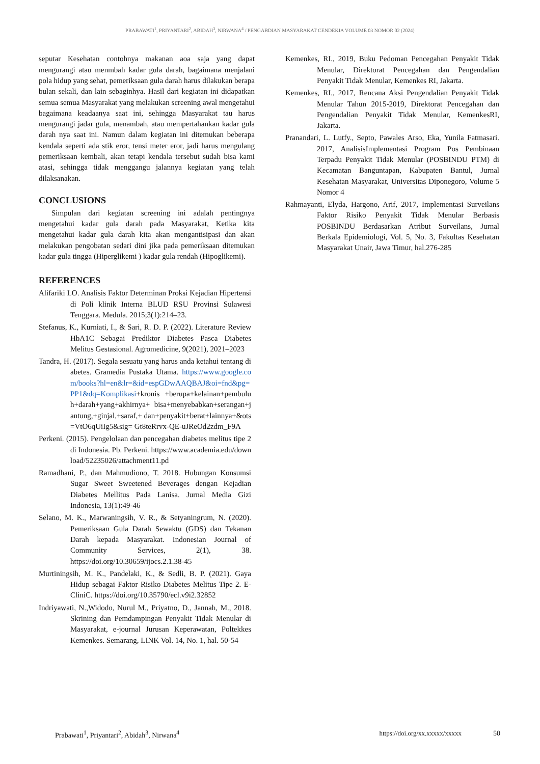PRABAWATI<sup>1</sup>, PRIYANTARI<sup>2</sup>, ABIDAH<sup>3</sup>, NIRWANA<sup>4</sup> / PENGABDIAN MASYARAKAT CENDEKIA VOLUME 03 NOMOR 02 (2024)
seputar Kesehatan contohnya makanan aoa saja yang dapat mengurangi atau menmbah kadar gula darah, bagaimana menjalani pola hidup yang sehat, pemeriksaan gula darah harus dilakukan berapa bulan sekali, dan lain sebaginhya. Hasil dari kegiatan ini didapatkan semua semua Masyarakat yang melakukan screening awal mengetahui bagaimana keadaanya saat ini, sehingga Masyarakat tau harus mengurangi jadar gula, menambah, atau mempertahankan kadar gula darah nya saat ini. Namun dalam kegiatan ini ditemukan beberapa kendala seperti ada stik eror, tensi meter eror, jadi harus mengulang pemeriksaan kembali, akan tetapi kendala tersebut sudah bisa kami atasi, sehingga tidak menggangu jalannya kegiatan yang telah dilaksanakan.
CONCLUSIONS
Simpulan dari kegiatan screening ini adalah pentingnya mengetahui kadar gula darah pada Masyarakat, Ketika kita mengetahui kadar gula darah kita akan mengantisipasi dan akan melakukan pengobatan sedari dini jika pada pemeriksaan ditemukan kadar gula tingga (Hiperglikemi ) kadar gula rendah (Hipoglikemi).
REFERENCES
Alifariki LO. Analisis Faktor Determinan Proksi Kejadian Hipertensi di Poli klinik Interna BLUD RSU Provinsi Sulawesi Tenggara. Medula. 2015;3(1):214–23.
Stefanus, K., Kurniati, I., & Sari, R. D. P. (2022). Literature Review HbA1C Sebagai Prediktor Diabetes Pasca Diabetes Melitus Gestasional. Agromedicine, 9(2021), 2021–2023
Tandra, H. (2017). Segala sesuatu yang harus anda ketahui tentang diabetes. Gramedia Pustaka Utama. https://www.google.com/books?hl=en&lr=&id=espGDwAAQBAJ&oi=fnd&pg=PP1&dq=Komplikasi+kronis +berupa+kelainan+pembuluh+darah+yang+akhirnya+ bisa+menyebabkan+serangan+jantung,+ginjal,+saraf,+ dan+penyakit+berat+lainnya+&ots=VtO6qUiIg5&sig= Gt8teRrvx-QE-uJReOd2zdm_F9A
Perkeni. (2015). Pengelolaan dan pencegahan diabetes melitus tipe 2 di Indonesia. Pb. Perkeni. https://www.academia.edu/download/52235026/attachment11.pd
Ramadhani, P., dan Mahmudiono, T. 2018. Hubungan Konsumsi Sugar Sweet Sweetened Beverages dengan Kejadian Diabetes Mellitus Pada Lanisa. Jurnal Media Gizi Indonesia, 13(1):49-46
Selano, M. K., Marwaningsih, V. R., & Setyaningrum, N. (2020). Pemeriksaan Gula Darah Sewaktu (GDS) dan Tekanan Darah kepada Masyarakat. Indonesian Journal of Community Services, 2(1), 38. https://doi.org/10.30659/ijocs.2.1.38-45
Murtiningsih, M. K., Pandelaki, K., & Sedli, B. P. (2021). Gaya Hidup sebagai Faktor Risiko Diabetes Melitus Tipe 2. E-CliniC. https://doi.org/10.35790/ecl.v9i2.32852
Indriyawati, N.,Widodo, Nurul M., Priyatno, D., Jannah, M., 2018. Skrining dan Pemdampingan Penyakit Tidak Menular di Masyarakat, e-journal Jurusan Keperawatan, Poltekkes Kemenkes. Semarang, LINK Vol. 14, No. 1, hal. 50-54
Kemenkes, RI., 2019, Buku Pedoman Pencegahan Penyakit Tidak Menular, Direktorat Pencegahan dan Pengendalian Penyakit Tidak Menular, Kemenkes RI, Jakarta.
Kemenkes, RI., 2017, Rencana Aksi Pengendalian Penyakit Tidak Menular Tahun 2015-2019, Direktorat Pencegahan dan Pengendalian Penyakit Tidak Menular, KemenkesRI, Jakarta.
Pranandari, L. Lutfy., Septo, Pawales Arso, Eka, Yunila Fatmasari. 2017, AnalisisImplementasi Program Pos Pembinaan Terpadu Penyakit Tidak Menular (POSBINDU PTM) di Kecamatan Banguntapan, Kabupaten Bantul, Jurnal Kesehatan Masyarakat, Universitas Diponegoro, Volume 5 Nomor 4
Rahmayanti, Elyda, Hargono, Arif, 2017, Implementasi Surveilans Faktor Risiko Penyakit Tidak Menular Berbasis POSBINDU Berdasarkan Atribut Surveilans, Jurnal Berkala Epidemiologi, Vol. 5, No. 3, Fakultas Kesehatan Masyarakat Unair, Jawa Timur, hal.276-285
Prabawati<sup>1</sup>, Priyantari<sup>2</sup>, Abidah<sup>3</sup>, Nirwana<sup>4</sup> https://doi.org/xx.xxxxx/xxxxx 50